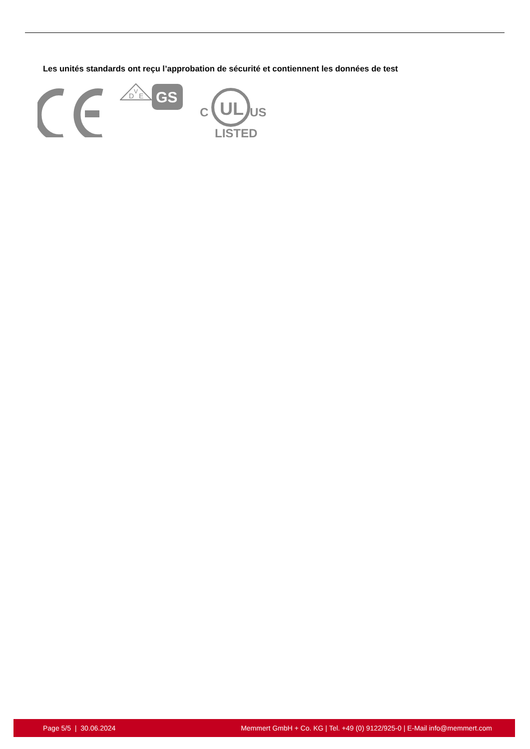Les unités standards ont reçu l’approbation de sécurité et contiennent les données de test
D
V
E
GS
UL
C
US
LISTED
Page 5/5 | 30.06.2024 Memmert GmbH + Co. KG | Tel. +49 (0) 9122/925-0 | E-Mail info@memmert.com